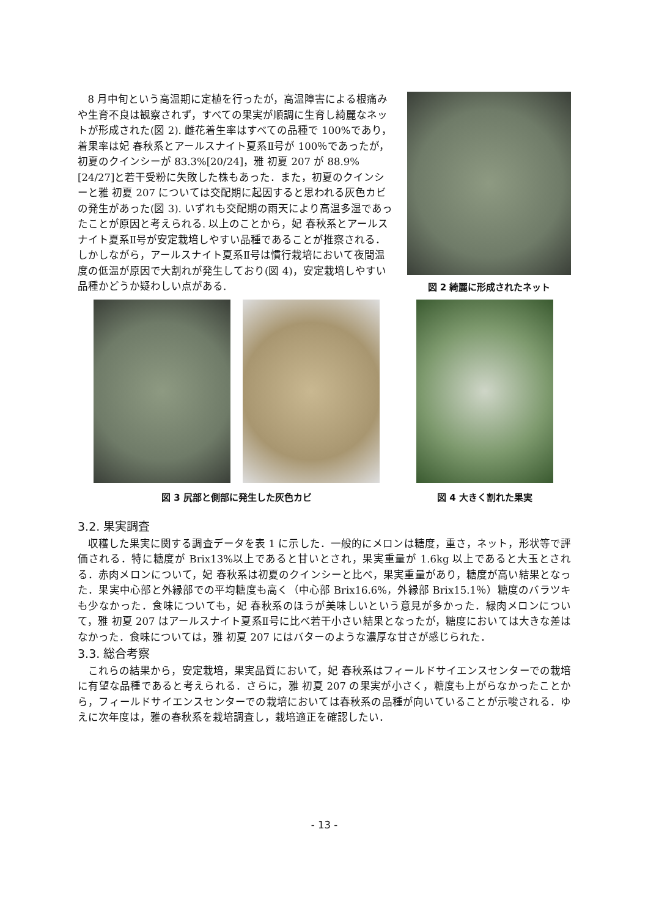8 月中旬という高温期に定植を行ったが，高温障害による根痛みや生育不良は観察されず，すべての果実が順調に生育し綺麗なネットが形成された(図 2). 雌花着生率はすべての品種で 100%であり，着果率は妃 春秋系とアールスナイト夏系Ⅱ号が 100％であったが，初夏のクインシーが 83.3%[20/24]，雅 初夏 207 が 88.9%[24/27]と若干受粉に失敗した株もあった．また，初夏のクインシーと雅 初夏 207 については交配期に起因すると思われる灰色カビの発生があった(図 3). いずれも交配期の雨天により高温多湿であったことが原因と考えられる. 以上のことから，妃 春秋系とアールスナイト夏系Ⅱ号が安定栽培しやすい品種であることが推察される．しかしながら，アールスナイト夏系Ⅱ号は慣行栽培において夜間温度の低温が原因で大割れが発生しており(図 4)，安定栽培しやすい品種かどうか疑わしい点がある.
図 2 綺麗に形成されたネット
図 3 尻部と側部に発生した灰色カビ 図 4 大きく割れた果実
3.2. 果実調査
収穫した果実に関する調査データを表 1 に示した．一般的にメロンは糖度，重さ，ネット，形状等で評価される．特に糖度が Brix13%以上であると甘いとされ，果実重量が 1.6kg 以上であると大玉とされる．赤肉メロンについて，妃 春秋系は初夏のクインシーと比べ，果実重量があり，糖度が高い結果となった．果実中心部と外縁部での平均糖度も高く（中心部 Brix16.6%，外縁部 Brix15.1％）糖度のバラツキも少なかった．食味についても，妃 春秋系のほうが美味しいという意見が多かった．緑肉メロンについて，雅 初夏 207 はアールスナイト夏系Ⅱ号に比べ若干小さい結果となったが，糖度においては大きな差はなかった．食味については，雅 初夏 207 にはバターのような濃厚な甘さが感じられた．
3.3. 総合考察
これらの結果から，安定栽培，果実品質において，妃 春秋系はフィールドサイエンスセンターでの栽培に有望な品種であると考えられる．さらに，雅 初夏 207 の果実が小さく，糖度も上がらなかったことから，フィールドサイエンスセンターでの栽培においては春秋系の品種が向いていることが示唆される．ゆえに次年度は，雅の春秋系を栽培調査し，栽培適正を確認したい．
- 13 -